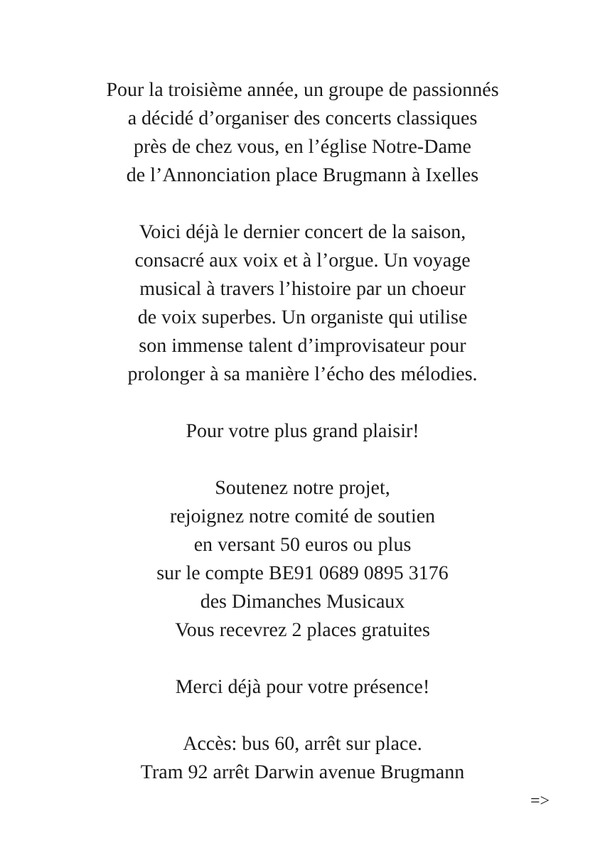Pour la troisième année, un groupe de passionnés
a décidé d’organiser des concerts classiques
près de chez vous, en l’église Notre-Dame
de l’Annonciation place Brugmann à Ixelles
Voici déjà le dernier concert de la saison,
consacré aux voix et à l’orgue. Un voyage
musical à travers l’histoire par un choeur
de voix superbes. Un organiste qui utilise
son immense talent d’improvisateur pour
prolonger à sa manière l’écho des mélodies.
Pour votre plus grand plaisir!
Soutenez notre projet,
rejoignez notre comité de soutien
en versant 50 euros ou plus
sur le compte BE91 0689 0895 3176
des Dimanches Musicaux
Vous recevrez 2 places gratuites
Merci déjà pour votre présence!
Accès: bus 60, arrêt sur place.
Tram 92 arrêt Darwin avenue Brugmann
=>